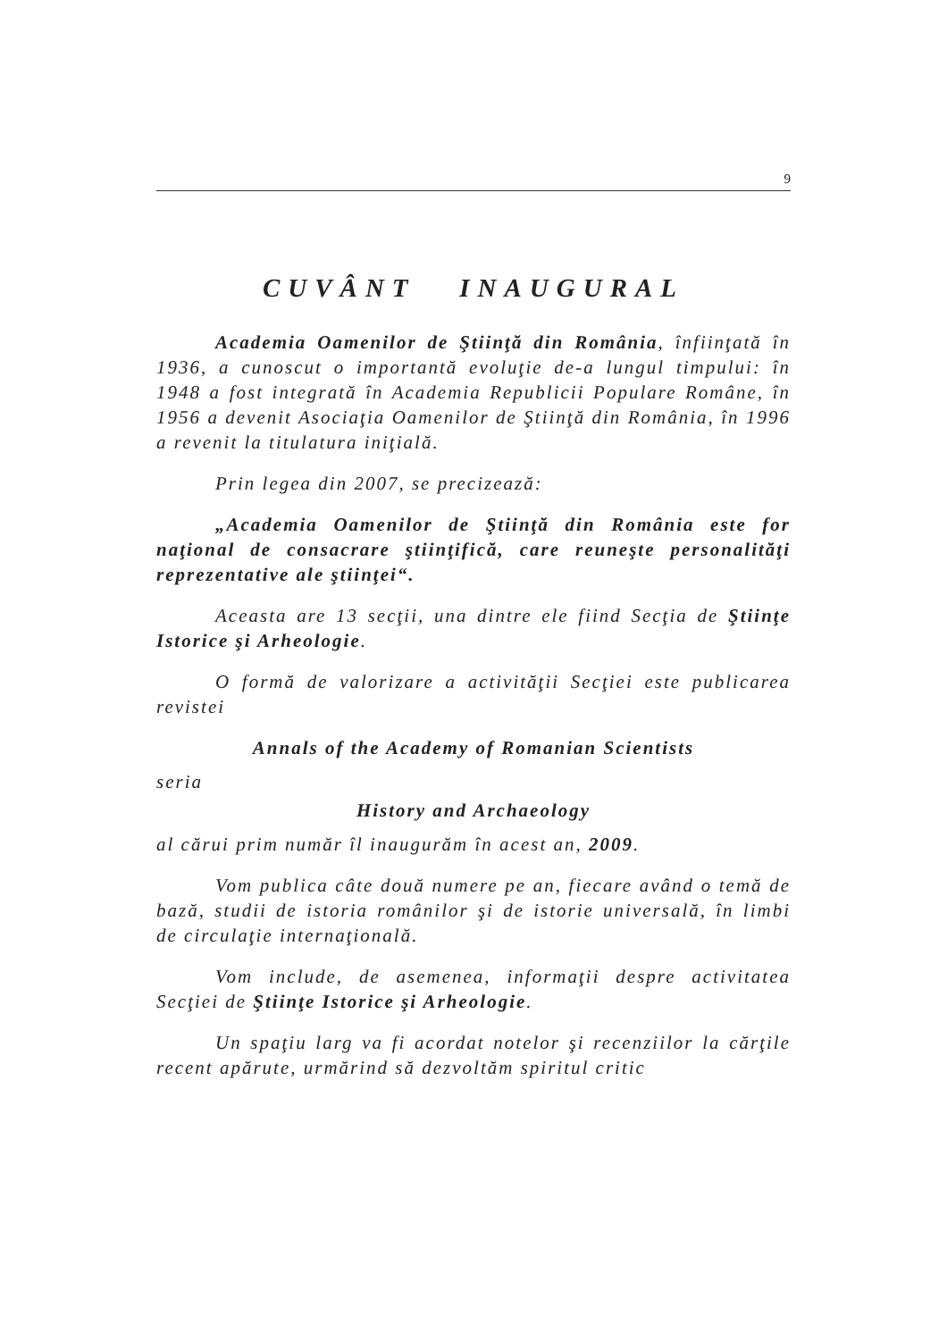9
CUVÂNT INAUGURAL
Academia Oamenilor de Ştiinţă din România, înfiinţată în 1936, a cunoscut o importantă evoluţie de-a lungul timpului: în 1948 a fost integrată în Academia Republicii Populare Române, în 1956 a devenit Asociaţia Oamenilor de Ştiinţă din România, în 1996 a revenit la titulatura iniţială.
Prin legea din 2007, se precizează:
„Academia Oamenilor de Ştiinţă din România este for naţional de consacrare ştiinţifică, care reuneşte personalităţi reprezentative ale ştiinţei“.
Aceasta are 13 secţii, una dintre ele fiind Secţia de Ştiinţe Istorice şi Arheologie.
O formă de valorizare a activităţii Secţiei este publicarea revistei
Annals of the Academy of Romanian Scientists
seria
History and Archaeology
al cărui prim număr îl inaugurăm în acest an, 2009.
Vom publica câte două numere pe an, fiecare având o temă de bază, studii de istoria românilor şi de istorie universală, în limbi de circulaţie internaţională.
Vom include, de asemenea, informaţii despre activitatea Secţiei de Ştiinţe Istorice şi Arheologie.
Un spaţiu larg va fi acordat notelor şi recenziilor la cărţile recent apărute, urmărind să dezvoltăm spiritul critic